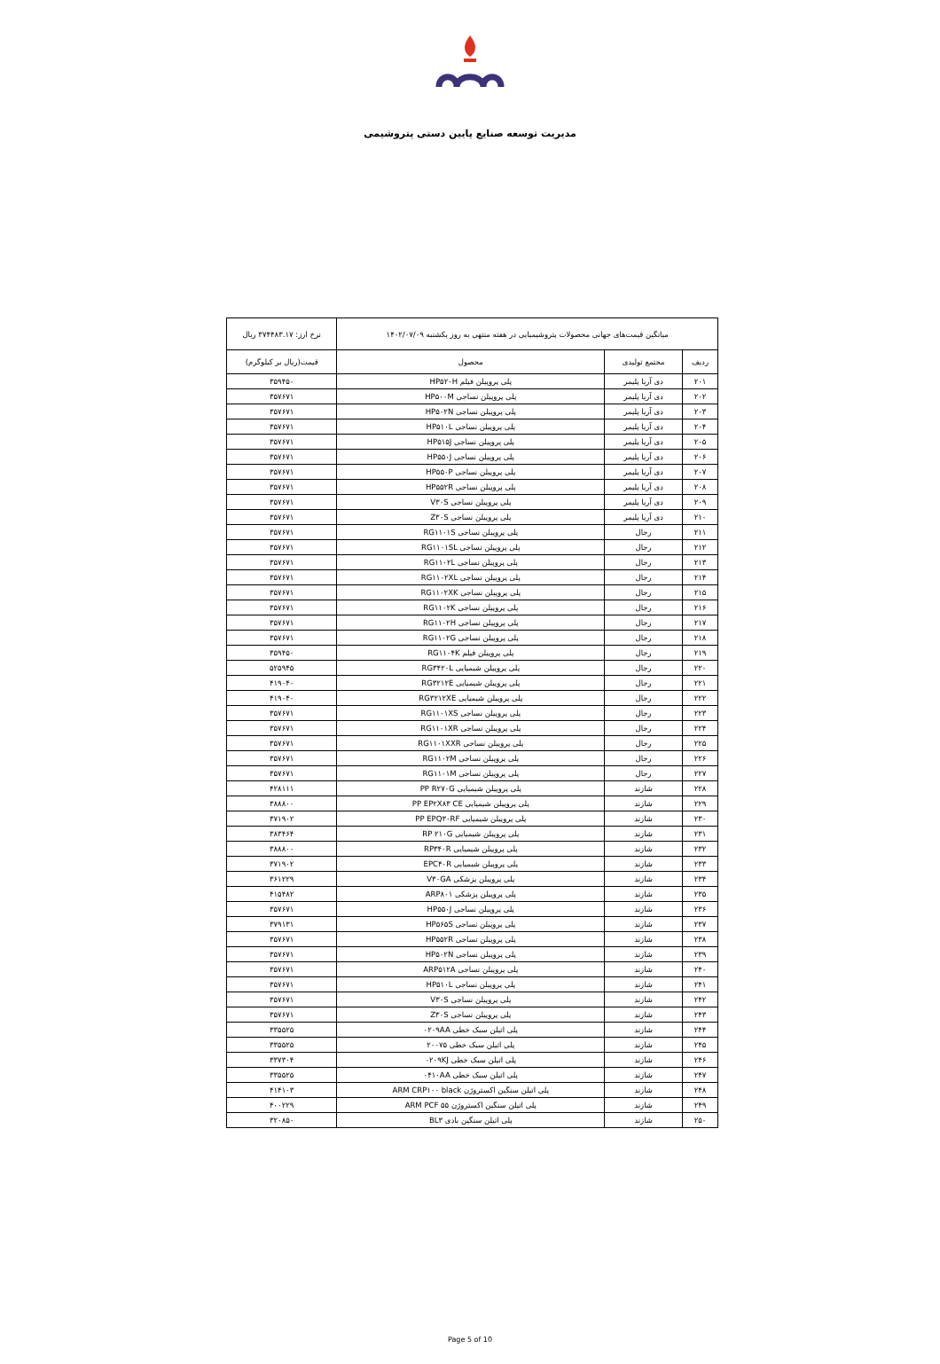مدیریت توسعه صنایع پایین دستی پتروشیمی
| میانگین قیمت‌های جهانی محصولات پتروشیمیایی در هفته منتهی به روز یکشنبه ۱۴۰۲/۰۷/۰۹ | | | نرخ ارز: ۳۷۴۴۸۳.۱۷ ریال |
| ردیف | مجتمع تولیدی | محصول | قیمت(ریال بر کیلوگرم) |
| ۲۰۱ | دی آریا پلیمر | پلی پروپیلن فیلم HP۵۲۰H | ۳۵۹۴۵۰ |
| ۲۰۲ | دی آریا پلیمر | پلی پروپیلن نساجی HP۵۰۰M | ۳۵۷۶۷۱ |
| ۲۰۳ | دی آریا پلیمر | پلی پروپیلن نساجی HP۵۰۲N | ۳۵۷۶۷۱ |
| ۲۰۴ | دی آریا پلیمر | پلی پروپیلن نساجی HP۵۱۰L | ۳۵۷۶۷۱ |
| ۲۰۵ | دی آریا پلیمر | پلی پروپیلن نساجی HP۵۱۵J | ۳۵۷۶۷۱ |
| ۲۰۶ | دی آریا پلیمر | پلی پروپیلن نساجی HP۵۵۰J | ۳۵۷۶۷۱ |
| ۲۰۷ | دی آریا پلیمر | پلی پروپیلن نساجی HP۵۵۰P | ۳۵۷۶۷۱ |
| ۲۰۸ | دی آریا پلیمر | پلی پروپیلن نساجی HP۵۵۲R | ۳۵۷۶۷۱ |
| ۲۰۹ | دی آریا پلیمر | پلی پروپیلن نساجی V۳۰S | ۳۵۷۶۷۱ |
| ۲۱۰ | دی آریا پلیمر | پلی پروپیلن نساجی Z۳۰S | ۳۵۷۶۷۱ |
| ۲۱۱ | رجال | پلی پروپیلن نساجی RG۱۱۰۱S | ۳۵۷۶۷۱ |
| ۲۱۲ | رجال | پلی پروپیلن نساجی RG۱۱۰۱SL | ۳۵۷۶۷۱ |
| ۲۱۳ | رجال | پلی پروپیلن نساجی RG۱۱۰۲L | ۳۵۷۶۷۱ |
| ۲۱۴ | رجال | پلی پروپیلن نساجی RG۱۱۰۲XL | ۳۵۷۶۷۱ |
| ۲۱۵ | رجال | پلی پروپیلن نساجی RG۱۱۰۲XK | ۳۵۷۶۷۱ |
| ۲۱۶ | رجال | پلی پروپیلن نساجی RG۱۱۰۲K | ۳۵۷۶۷۱ |
| ۲۱۷ | رجال | پلی پروپیلن نساجی RG۱۱۰۲H | ۳۵۷۶۷۱ |
| ۲۱۸ | رجال | پلی پروپیلن نساجی RG۱۱۰۲G | ۳۵۷۶۷۱ |
| ۲۱۹ | رجال | پلی پروپیلن فیلم RG۱۱۰۴K | ۳۵۹۴۵۰ |
| ۲۲۰ | رجال | پلی پروپیلن شیمیایی RG۳۴۲۰L | ۵۲۵۹۴۵ |
| ۲۲۱ | رجال | پلی پروپیلن شیمیایی RG۳۲۱۲E | ۴۱۹۰۴۰ |
| ۲۲۲ | رجال | پلی پروپیلن شیمیایی RG۳۲۱۲XE | ۴۱۹۰۴۰ |
| ۲۲۳ | رجال | پلی پروپیلن نساجی RG۱۱۰۱XS | ۳۵۷۶۷۱ |
| ۲۲۴ | رجال | پلی پروپیلن نساجی RG۱۱۰۱XR | ۳۵۷۶۷۱ |
| ۲۲۵ | رجال | پلی پروپیلن نساجی RG۱۱۰۱XXR | ۳۵۷۶۷۱ |
| ۲۲۶ | رجال | پلی پروپیلن نساجی RG۱۱۰۲M | ۳۵۷۶۷۱ |
| ۲۲۷ | رجال | پلی پروپیلن نساجی RG۱۱۰۱M | ۳۵۷۶۷۱ |
| ۲۲۸ | شازند | پلی پروپیلن شیمیایی PP R۲۷۰G | ۴۲۸۱۱۱ |
| ۲۲۹ | شازند | پلی پروپیلن شیمیایی PP EP۲X۸۳ CE | ۳۸۸۸۰۰ |
| ۲۳۰ | شازند | پلی پروپیلن شیمیایی PP EPQ۳۰RF | ۳۷۱۹۰۲ |
| ۲۳۱ | شازند | پلی پروپیلن شیمیایی RP ۲۱۰G | ۳۸۳۴۶۴ |
| ۲۳۲ | شازند | پلی پروپیلن شیمیایی RP۳۴۰R | ۳۸۸۸۰۰ |
| ۲۳۳ | شازند | پلی پروپیلن شیمیایی EPC۴۰R | ۳۷۱۹۰۲ |
| ۲۳۴ | شازند | پلی پروپیلن پزشکی V۳۰GA | ۳۶۱۲۲۹ |
| ۲۳۵ | شازند | پلی پروپیلن پزشکی ARP۸۰۱ | ۴۱۵۴۸۲ |
| ۲۳۶ | شازند | پلی پروپیلن نساجی HP۵۵۰J | ۳۵۷۶۷۱ |
| ۲۳۷ | شازند | پلی پروپیلن نساجی HP۵۶۵S | ۳۷۹۱۳۱ |
| ۲۳۸ | شازند | پلی پروپیلن نساجی HP۵۵۲R | ۳۵۷۶۷۱ |
| ۲۳۹ | شازند | پلی پروپیلن نساجی HP۵۰۲N | ۳۵۷۶۷۱ |
| ۲۴۰ | شازند | پلی پروپیلن نساجی ARP۵۱۲A | ۳۵۷۶۷۱ |
| ۲۴۱ | شازند | پلی پروپیلن نساجی HP۵۱۰L | ۳۵۷۶۷۱ |
| ۲۴۲ | شازند | پلی پروپیلن نساجی V۳۰S | ۳۵۷۶۷۱ |
| ۲۴۳ | شازند | پلی پروپیلن نساجی Z۳۰S | ۳۵۷۶۷۱ |
| ۲۴۴ | شازند | پلی اتیلن سبک خطی ۰۲۰۹AA | ۳۳۵۵۲۵ |
| ۲۴۵ | شازند | پلی اتیلن سبک خطی ۲۰۰۷۵ | ۳۳۵۵۲۵ |
| ۲۴۶ | شازند | پلی اتیلن سبک خطی ۰۲۰۹KJ | ۳۳۷۳۰۴ |
| ۲۴۷ | شازند | پلی اتیلن سبک خطی ۰۴۱۰AA | ۳۳۵۵۲۵ |
| ۲۴۸ | شازند | پلی اتیلن سنگین اکستروژن ARM CRP۱۰۰ black | ۴۱۴۱۰۳ |
| ۲۴۹ | شازند | پلی اتیلن سنگین اکستروژن ARM PCF ۵۵ | ۴۰۰۲۲۹ |
| ۲۵۰ | شازند | پلی اتیلن سنگین بادی BL۳ | ۳۲۰۸۵۰ |
Page 5 of 10